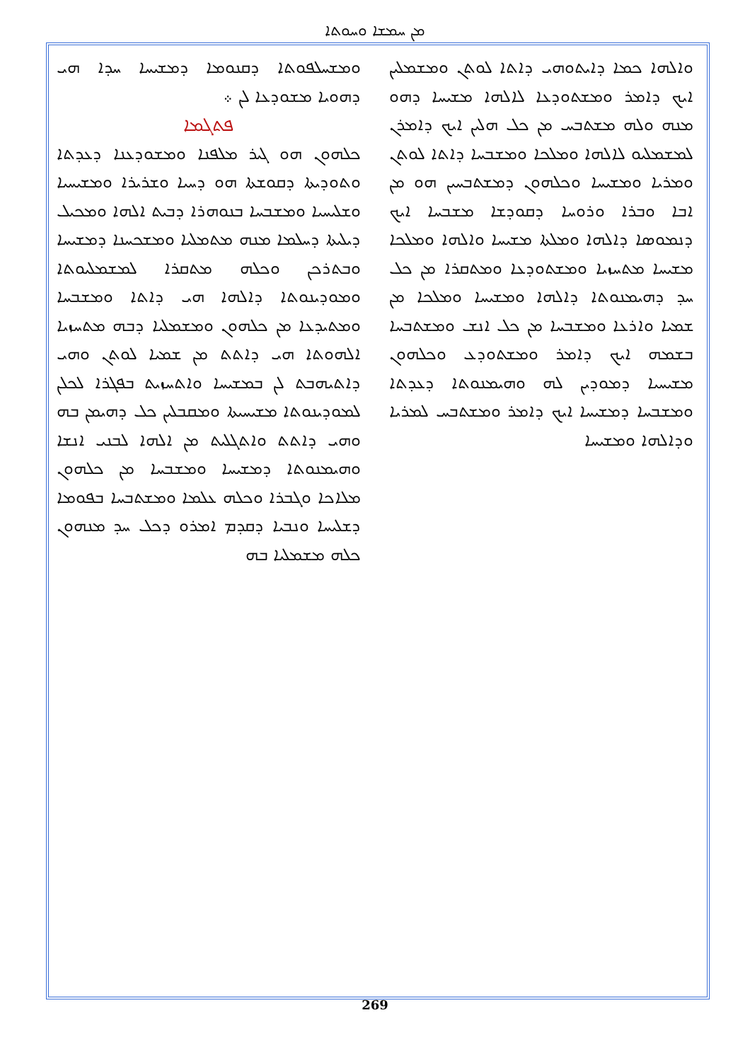ܡܢ ܚܡܫܐ ܘܚܘܬܐ
ܘܡܫܚܠܦܘܬܐ ܕܩܢܘܡܐ ܕܡܫܝܚܐ ܚܕܐ ܗܝ ܕܗܘܝܐ ܡܫܘܕܥܐ ܠܢ ܀
ܦܬܓܡܐ
ܟܠܗܘܢ ܗܘ ܓܝܪ ܡܠܦܢܐ ܘܡܫܘܕܥܢܐ ܕܥܕܬܐ ܘܬܘܕܝܬܐ ܕܩܘܫܬܐ ܗܘ ܕܚܝܐ ܘܫܪܝܪܐ ܘܡܫܝܚܝܐ ܘܫܠܝܚܝܐ ܘܡܫܒܚܐ ܒܢܘܗܪܐ ܕܒܝܬ ܐܠܗܐ ܘܡܟܝܠ ܕܝܠܝܬܐ ܕܚܠܡܐ ܡܢܗ ܡܬܡܠܝܐ ܘܡܫܟܚܢܐ ܕܡܫܝܚܐ ܘܒܬܪܟܢ ܘܟܠܗ ܡܬܩܪܐ ܠܡܫܡܠܝܘܬܐ ܘܡܘܕܝܢܘܬܐ ܕܐܠܗܐ ܗܝ ܕܐܬܐ ܘܡܫܒܚܐ ܘܡܬܝܕܥܐ ܡܢ ܟܠܗܘܢ ܘܡܫܡܠܝܐ ܕܒܗ ܡܬܚܙܝܐ ܐܠܗܘܬܐ ܗܝ ܕܐܬܬ ܡܢ ܫܡܝܐ ܠܘܬܢ ܘܗܝ ܕܐܬܝܗܒܬ ܠܢ ܒܡܫܝܚܐ ܘܐܬܚܙܝܬ ܒܦܓܪܐ ܠܟܠܢ ܠܡܘܕܝܢܘܬܐ ܡܫܝܚܝܬܐ ܘܡܩܒܠܝܢ ܟܠ ܕܗܝܡܢ ܒܗ ܘܗܝ ܕܐܬܬ ܘܐܬܓܠܝܬ ܡܢ ܐܠܗܐ ܠܒܢܝ ܐܢܫܐ ܘܗܝܡܢܘܬܐ ܕܡܫܝܚܐ ܘܡܫܒܚܐ ܡܢ ܟܠܗܘܢ ܡܠܐܟܐ ܘܓܒܪܐ ܘܟܠܗ ܥܠܡܐ ܘܡܫܬܒܚܐ ܒܦܘܡܐ ܕܫܠܝܚܐ ܘܢܒܝܐ ܕܩܕܡ ܐܡܪܘ ܕܟܠ ܚܕ ܡܢܗܘܢ ܟܠܗ ܡܫܡܠܝܐ ܒܗ
ܘܐܠܗܐ ܟܡܐ ܕܐܝܬܘܗܝ ܕܐܬܐ ܠܘܬܢ ܘܡܫܡܠܝܢ ܐܝܟ ܕܐܡܪ ܘܡܫܬܘܕܥܐ ܠܐܠܗܐ ܡܫܝܚܐ ܕܗܘ ܡܢܗ ܘܠܗ ܡܫܬܒܚ ܡܢ ܟܠ ܗܠܝܢ ܐܝܟ ܕܐܡܪܢ ܠܡܫܡܠܝܘ ܠܐܠܗܐ ܘܡܠܟܐ ܘܡܫܒܚܐ ܕܐܬܐ ܠܘܬܢ ܘܡܪܝܐ ܘܡܫܝܚܐ ܘܟܠܗܘܢ ܕܡܫܬܒܚܝܢ ܗܘ ܡܢ ܐܒܐ ܘܒܪܐ ܘܪܘܚܐ ܕܩܘܕܫܐ ܡܫܒܚܐ ܐܝܟ ܕܢܡܘܣܐ ܕܐܠܗܐ ܘܡܠܬܐ ܡܫܝܚܐ ܘܐܠܗܐ ܘܡܠܟܐ ܡܫܝܚܐ ܡܬܚܙܝܐ ܘܡܫܬܘܕܥܐ ܘܡܬܩܪܐ ܡܢ ܟܠ ܚܕ ܕܗܝܡܢܘܬܐ ܕܐܠܗܐ ܘܡܫܝܚܐ ܘܡܠܟܐ ܡܢ ܫܡܝܐ ܘܐܪܥܐ ܘܡܫܒܚܐ ܡܢ ܟܠ ܐܢܫ ܘܡܫܬܒܚܐ ܒܫܡܗ ܐܝܟ ܕܐܡܪ ܘܡܫܬܘܕܥ ܘܟܠܗܘܢ ܡܫܝܚܝܐ ܕܡܘܕܝܢ ܠܗ ܘܗܝܡܢܘܬܐ ܕܥܕܬܐ ܘܡܫܒܚܐ ܕܡܫܝܚܐ ܐܝܟ ܕܐܡܪ ܘܡܫܬܒܚ ܠܡܪܝܐ ܘܕܐܠܗܐ ܘܡܫܝܚܐ
269